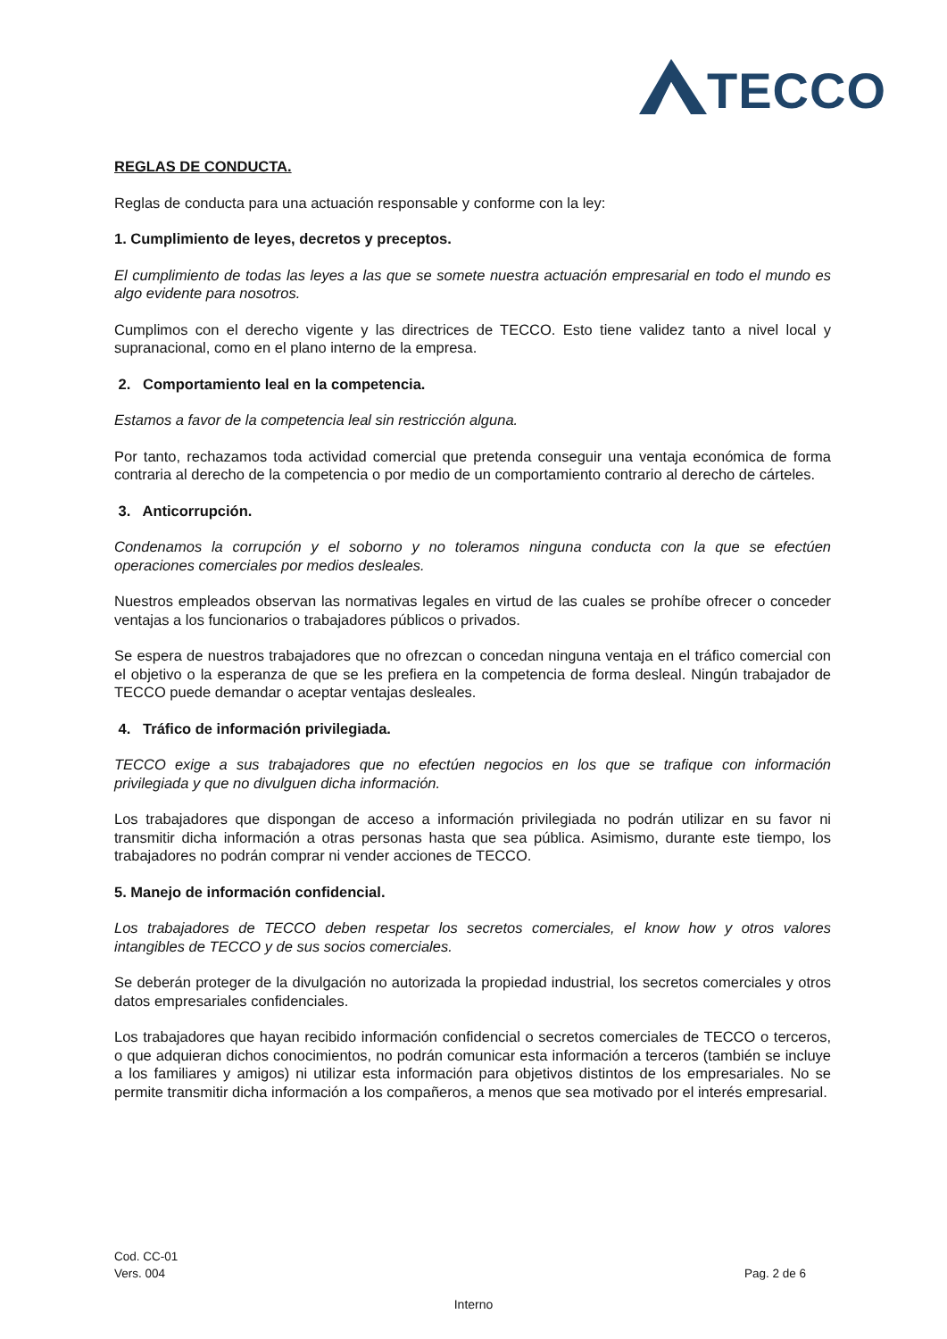TECCO
REGLAS DE CONDUCTA.
Reglas de conducta para una actuación responsable y conforme con la ley:
1. Cumplimiento de leyes, decretos y preceptos.
El cumplimiento de todas las leyes a las que se somete nuestra actuación empresarial en todo el mundo es algo evidente para nosotros.
Cumplimos con el derecho vigente y las directrices de TECCO. Esto tiene validez tanto a nivel local y supranacional, como en el plano interno de la empresa.
2. Comportamiento leal en la competencia.
Estamos a favor de la competencia leal sin restricción alguna.
Por tanto, rechazamos toda actividad comercial que pretenda conseguir una ventaja económica de forma contraria al derecho de la competencia o por medio de un comportamiento contrario al derecho de cárteles.
3. Anticorrupción.
Condenamos la corrupción y el soborno y no toleramos ninguna conducta con la que se efectúen operaciones comerciales por medios desleales.
Nuestros empleados observan las normativas legales en virtud de las cuales se prohíbe ofrecer o conceder ventajas a los funcionarios o trabajadores públicos o privados.
Se espera de nuestros trabajadores que no ofrezcan o concedan ninguna ventaja en el tráfico comercial con el objetivo o la esperanza de que se les prefiera en la competencia de forma desleal. Ningún trabajador de TECCO puede demandar o aceptar ventajas desleales.
4. Tráfico de información privilegiada.
TECCO exige a sus trabajadores que no efectúen negocios en los que se trafique con información privilegiada y que no divulguen dicha información.
Los trabajadores que dispongan de acceso a información privilegiada no podrán utilizar en su favor ni transmitir dicha información a otras personas hasta que sea pública. Asimismo, durante este tiempo, los trabajadores no podrán comprar ni vender acciones de TECCO.
5. Manejo de información confidencial.
Los trabajadores de TECCO deben respetar los secretos comerciales, el know how y otros valores intangibles de TECCO y de sus socios comerciales.
Se deberán proteger de la divulgación no autorizada la propiedad industrial, los secretos comerciales y otros datos empresariales confidenciales.
Los trabajadores que hayan recibido información confidencial o secretos comerciales de TECCO o terceros, o que adquieran dichos conocimientos, no podrán comunicar esta información a terceros (también se incluye a los familiares y amigos) ni utilizar esta información para objetivos distintos de los empresariales. No se permite transmitir dicha información a los compañeros, a menos que sea motivado por el interés empresarial.
Cod. CC-01
Vers. 004 Pag. 2 de 6
Interno